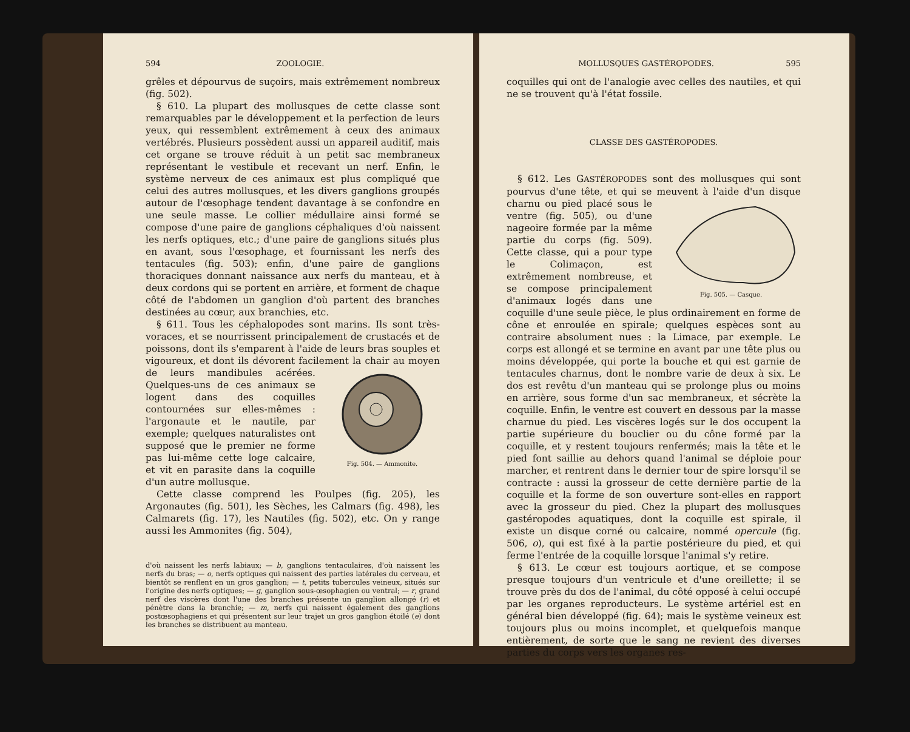594 ZOOLOGIE.
grêles et dépourvus de suçoirs, mais extrêmement nombreux (fig. 502).
§ 610. La plupart des mollusques de cette classe sont remarquables par le développement et la perfection de leurs yeux, qui ressemblent extrêmement à ceux des animaux vertébrés. Plusieurs possèdent aussi un appareil auditif, mais cet organe se trouve réduit à un petit sac membraneux représentant le vestibule et recevant un nerf. Enfin, le système nerveux de ces animaux est plus compliqué que celui des autres mollusques, et les divers ganglions groupés autour de l'œsophage tendent davantage à se confondre en une seule masse. Le collier médullaire ainsi formé se compose d'une paire de ganglions céphaliques d'où naissent les nerfs optiques, etc.; d'une paire de ganglions situés plus en avant, sous l'œsophage, et fournissant les nerfs des tentacules (fig. 503); enfin, d'une paire de ganglions thoraciques donnant naissance aux nerfs du manteau, et à deux cordons qui se portent en arrière, et forment de chaque côté de l'abdomen un ganglion d'où partent des branches destinées au cœur, aux branchies, etc.
§ 611. Tous les céphalopodes sont marins. Ils sont très-voraces, et se nourrissent principalement de crustacés et de poissons, dont ils s'emparent à l'aide de leurs bras souples et vigoureux, et dont ils dévorent facilement la chair au moyen de leurs mandibules acérées. Fig. 504. — Ammonite. Quelques-uns de ces animaux se logent dans des coquilles contournées sur elles-mêmes : l'argonaute et le nautile, par exemple; quelques naturalistes ont supposé que le premier ne forme pas lui-même cette loge calcaire, et vit en parasite dans la coquille d'un autre mollusque.
Cette classe comprend les Poulpes (fig. 205), les Argonautes (fig. 501), les Sèches, les Calmars (fig. 498), les Calmarets (fig. 17), les Nautiles (fig. 502), etc. On y range aussi les Ammonites (fig. 504),
d'où naissent les nerfs labiaux; — b, ganglions tentaculaires, d'où naissent les nerfs du bras; — o, nerfs optiques qui naissent des parties latérales du cerveau, et bientôt se renflent en un gros ganglion; — t, petits tubercules veineux, situés sur l'origine des nerfs optiques; — g, ganglion sous-œsophagien ou ventral; — r, grand nerf des viscères dont l'une des branches présente un ganglion allongé (r) et pénètre dans la branchie; — m, nerfs qui naissent également des ganglions postœsophagiens et qui présentent sur leur trajet un gros ganglion étoilé (e) dont les branches se distribuent au manteau.
MOLLUSQUES GASTÉROPODES. 595
coquilles qui ont de l'analogie avec celles des nautiles, et qui ne se trouvent qu'à l'état fossile.
CLASSE DES GASTÉROPODES.
§ 612. Les GASTÉROPODES sont des mollusques qui sont pourvus d'une tête, et qui se meuvent à l'aide d'un disque charnu ou pied Fig. 505. — Casque. placé sous le ventre (fig. 505), ou d'une nageoire formée par la même partie du corps (fig. 509). Cette classe, qui a pour type le Colimaçon, est extrêmement nombreuse, et se compose principalement d'animaux logés dans une coquille d'une seule pièce, le plus ordinairement en forme de cône et enroulée en spirale; quelques espèces sont au contraire absolument nues : la Limace, par exemple. Le corps est allongé et se termine en avant par une tête plus ou moins développée, qui porte la bouche et qui est garnie de tentacules charnus, dont le nombre varie de deux à six. Le dos est revêtu d'un manteau qui se prolonge plus ou moins en arrière, sous forme d'un sac membraneux, et sécrète la coquille. Enfin, le ventre est couvert en dessous par la masse charnue du pied. Les viscères logés sur le dos occupent la partie supérieure du bouclier ou du cône formé par la coquille, et y restent toujours renfermés; mais la tête et le pied font saillie au dehors quand l'animal se déploie pour marcher, et rentrent dans le dernier tour de spire lorsqu'il se contracte : aussi la grosseur de cette dernière partie de la coquille et la forme de son ouverture sont-elles en rapport avec la grosseur du pied. Chez la plupart des mollusques gastéropodes aquatiques, dont la coquille est spirale, il existe un disque corné ou calcaire, nommé opercule (fig. 506, o), qui est fixé à la partie postérieure du pied, et qui ferme l'entrée de la coquille lorsque l'animal s'y retire.
§ 613. Le cœur est toujours aortique, et se compose presque toujours d'un ventricule et d'une oreillette; il se trouve près du dos de l'animal, du côté opposé à celui occupé par les organes reproducteurs. Le système artériel est en général bien développé (fig. 64); mais le système veineux est toujours plus ou moins incomplet, et quelquefois manque entièrement, de sorte que le sang ne revient des diverses parties du corps vers les organes res-